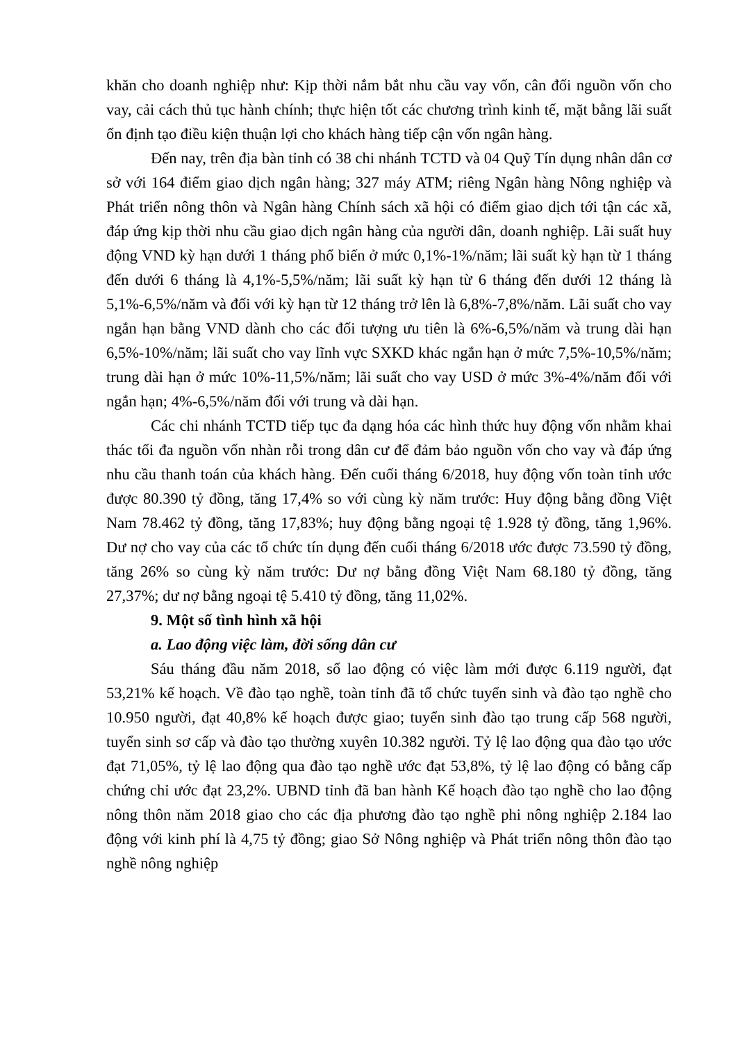khăn cho doanh nghiệp như: Kịp thời nắm bắt nhu cầu vay vốn, cân đối nguồn vốn cho vay, cải cách thủ tục hành chính; thực hiện tốt các chương trình kinh tế, mặt bằng lãi suất ổn định tạo điều kiện thuận lợi cho khách hàng tiếp cận vốn ngân hàng.
Đến nay, trên địa bàn tỉnh có 38 chi nhánh TCTD và 04 Quỹ Tín dụng nhân dân cơ sở với 164 điểm giao dịch ngân hàng; 327 máy ATM; riêng Ngân hàng Nông nghiệp và Phát triển nông thôn và Ngân hàng Chính sách xã hội có điểm giao dịch tới tận các xã, đáp ứng kịp thời nhu cầu giao dịch ngân hàng của người dân, doanh nghiệp. Lãi suất huy động VND kỳ hạn dưới 1 tháng phổ biến ở mức 0,1%-1%/năm; lãi suất kỳ hạn từ 1 tháng đến dưới 6 tháng là 4,1%-5,5%/năm; lãi suất kỳ hạn từ 6 tháng đến dưới 12 tháng là 5,1%-6,5%/năm và đối với kỳ hạn từ 12 tháng trở lên là 6,8%-7,8%/năm. Lãi suất cho vay ngắn hạn bằng VND dành cho các đối tượng ưu tiên là 6%-6,5%/năm và trung dài hạn 6,5%-10%/năm; lãi suất cho vay lĩnh vực SXKD khác ngắn hạn ở mức 7,5%-10,5%/năm; trung dài hạn ở mức 10%-11,5%/năm; lãi suất cho vay USD ở mức 3%-4%/năm đối với ngắn hạn; 4%-6,5%/năm đối với trung và dài hạn.
Các chi nhánh TCTD tiếp tục đa dạng hóa các hình thức huy động vốn nhằm khai thác tối đa nguồn vốn nhàn rỗi trong dân cư để đảm bảo nguồn vốn cho vay và đáp ứng nhu cầu thanh toán của khách hàng. Đến cuối tháng 6/2018, huy động vốn toàn tỉnh ước được 80.390 tỷ đồng, tăng 17,4% so với cùng kỳ năm trước: Huy động bằng đồng Việt Nam 78.462 tỷ đồng, tăng 17,83%; huy động bằng ngoại tệ 1.928 tỷ đồng, tăng 1,96%. Dư nợ cho vay của các tổ chức tín dụng đến cuối tháng 6/2018 ước được 73.590 tỷ đồng, tăng 26% so cùng kỳ năm trước: Dư nợ bằng đồng Việt Nam 68.180 tỷ đồng, tăng 27,37%; dư nợ bằng ngoại tệ 5.410 tỷ đồng, tăng 11,02%.
9. Một số tình hình xã hội
a. Lao động việc làm, đời sống dân cư
Sáu tháng đầu năm 2018, số lao động có việc làm mới được 6.119 người, đạt 53,21% kế hoạch. Về đào tạo nghề, toàn tỉnh đã tổ chức tuyển sinh và đào tạo nghề cho 10.950 người, đạt 40,8% kế hoạch được giao; tuyển sinh đào tạo trung cấp 568 người, tuyển sinh sơ cấp và đào tạo thường xuyên 10.382 người. Tỷ lệ lao động qua đào tạo ước đạt 71,05%, tỷ lệ lao động qua đào tạo nghề ước đạt 53,8%, tỷ lệ lao động có bằng cấp chứng chỉ ước đạt 23,2%. UBND tỉnh đã ban hành Kế hoạch đào tạo nghề cho lao động nông thôn năm 2018 giao cho các địa phương đào tạo nghề phi nông nghiệp 2.184 lao động với kinh phí là 4,75 tỷ đồng; giao Sở Nông nghiệp và Phát triển nông thôn đào tạo nghề nông nghiệp